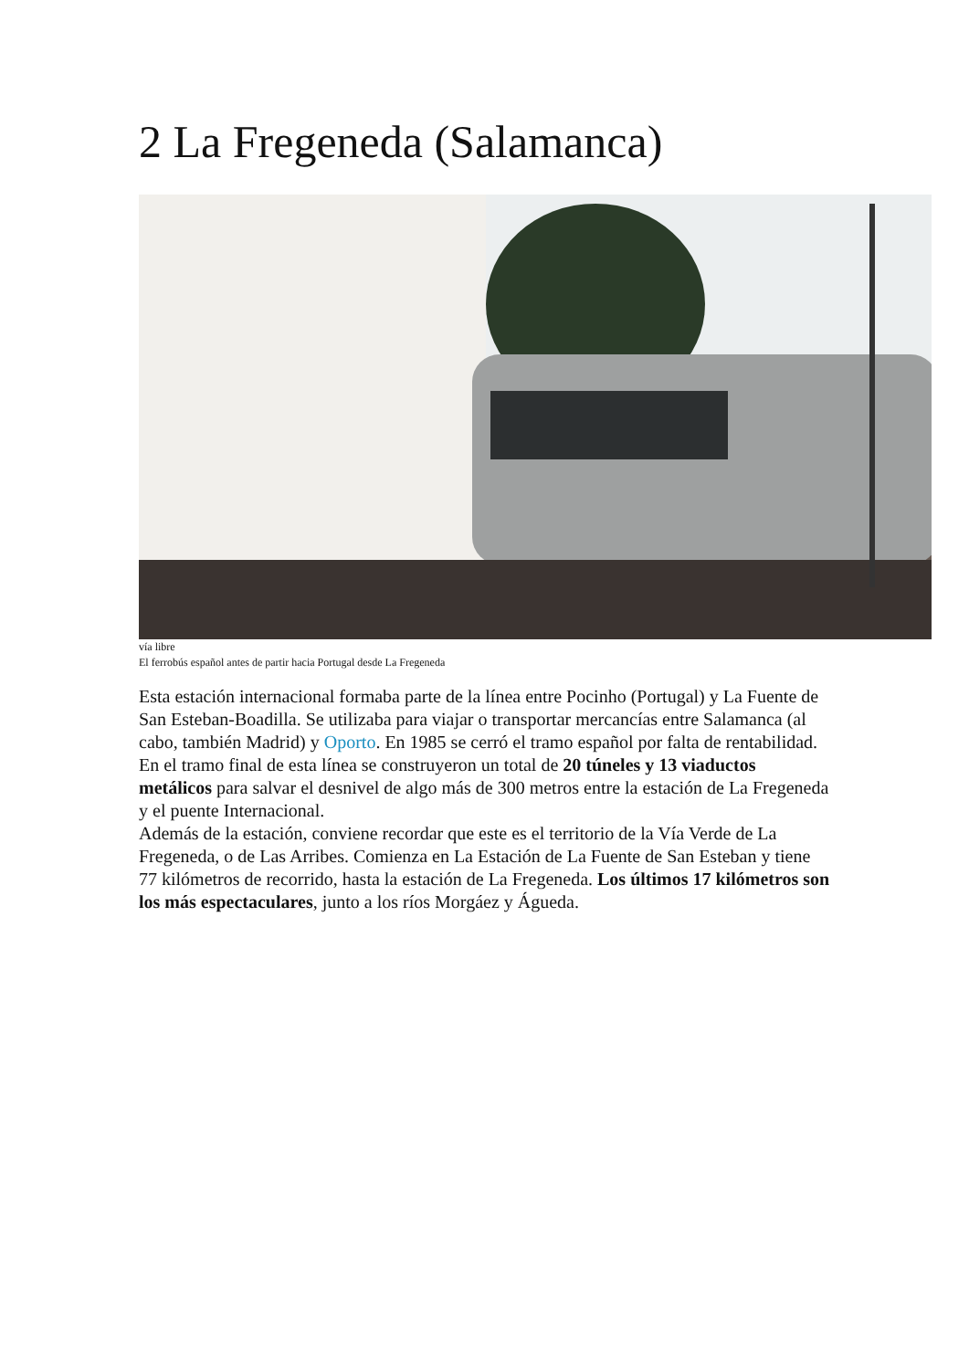2 La Fregeneda (Salamanca)
vía libre
El ferrobús español antes de partir hacia Portugal desde La Fregeneda
Esta estación internacional formaba parte de la línea entre Pocinho (Portugal) y La Fuente de San Esteban-Boadilla. Se utilizaba para viajar o transportar mercancías entre Salamanca (al cabo, también Madrid) y Oporto. En 1985 se cerró el tramo español por falta de rentabilidad. En el tramo final de esta línea se construyeron un total de 20 túneles y 13 viaductos metálicos para salvar el desnivel de algo más de 300 metros entre la estación de La Fregeneda y el puente Internacional.
Además de la estación, conviene recordar que este es el territorio de la Vía Verde de La Fregeneda, o de Las Arribes. Comienza en La Estación de La Fuente de San Esteban y tiene 77 kilómetros de recorrido, hasta la estación de La Fregeneda. Los últimos 17 kilómetros son los más espectaculares, junto a los ríos Morgáez y Águeda.